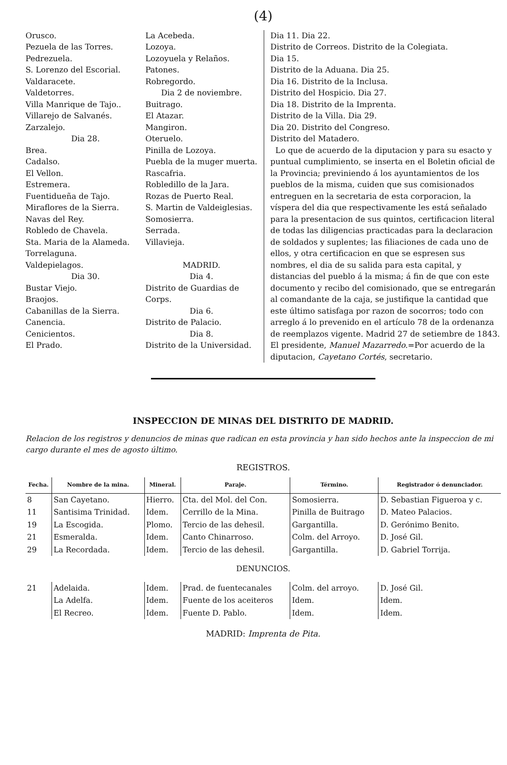(4)
Orusco.
Pezuela de las Torres.
Pedrezuela.
S. Lorenzo del Escorial.
Valdaracete.
Valdetorres.
Villa Manrique de Tajo..
Villarejo de Salvanés.
Zarzalejo.
Dia 28.
Brea.
Cadalso.
El Vellon.
Estremera.
Fuentidueña de Tajo.
Miraflores de la Sierra.
Navas del Rey.
Robledo de Chavela.
Sta. Maria de la Alameda.
Torrelaguna.
Valdepielagos.
Dia 30.
Bustar Viejo.
Braojos.
Cabanillas de la Sierra.
Canencia.
Cenicientos.
El Prado.
La Acebeda.
Lozoya.
Lozoyuela y Relaños.
Patones.
Robregordo.
Dia 2 de noviembre.
Buitrago.
El Atazar.
Mangiron.
Oteruelo.
Pinilla de Lozoya.
Puebla de la muger muerta.
Rascafria.
Robledillo de la Jara.
Rozas de Puerto Real.
S. Martin de Valdeiglesias.
Somosierra.
Serrada.
Villavieja.
MADRID.
Dia 4.
Distrito de Guardias de Corps.
Dia 6.
Distrito de Palacio.
Dia 8.
Distrito de la Universidad.
Dia 11. Dia 22.
Distrito de Correos. Distrito de la Colegiata.
Dia 15.
Distrito de la Aduana. Dia 25.
Dia 16. Distrito de la Inclusa.
Distrito del Hospicio. Dia 27.
Dia 18. Distrito de la Imprenta.
Distrito de la Villa. Dia 29.
Dia 20. Distrito del Congreso.
Distrito del Matadero.
Lo que de acuerdo de la diputacion y para su esacto y puntual cumplimiento, se inserta en el Boletin oficial de la Provincia; previniendo á los ayuntamientos de los pueblos de la misma, cuiden que sus comisionados entreguen en la secretaria de esta corporacion, la víspera del dia que respectivamente les está señalado para la presentacion de sus quintos, certificacion literal de todas las diligencias practicadas para la declaracion de soldados y suplentes; las filiaciones de cada uno de ellos, y otra certificacion en que se espresen sus nombres, el dia de su salida para esta capital, y distancias del pueblo á la misma; á fin de que con este documento y recibo del comisionado, que se entregarán al comandante de la caja, se justifique la cantidad que este último satisfaga por razon de socorros; todo con arreglo á lo prevenido en el artículo 78 de la ordenanza de reemplazos vigente. Madrid 27 de setiembre de 1843. El presidente, Manuel Mazarredo.=Por acuerdo de la diputacion, Cayetano Cortés, secretario.
INSPECCION DE MINAS DEL DISTRITO DE MADRID.
Relacion de los registros y denuncios de minas que radican en esta provincia y han sido hechos ante la inspeccion de mi cargo durante el mes de agosto último.
REGISTROS.
| Fecha. | Nombre de la mina. | Mineral. | Paraje. | Término. | Registrador ó denunciador. |
| --- | --- | --- | --- | --- | --- |
| 8 | San Cayetano. | Hierro. | Cta. del Mol. del Con. | Somosierra. | D. Sebastian Figueroa y c. |
| 11 | Santisima Trinidad. | Idem. | Cerrillo de la Mina. | Pinilla de Buitrago | D. Mateo Palacios. |
| 19 | La Escogida. | Plomo. | Tercio de las dehesil. | Gargantilla. | D. Gerónimo Benito. |
| 21 | Esmeralda. | Idem. | Canto Chinarroso. | Colm. del Arroyo. | D. José Gil. |
| 29 | La Recordada. | Idem. | Tercio de las dehesil. | Gargantilla. | D. Gabriel Torrija. |
| DENUNCIOS. | | | | | |
| 21 | Adelaida. | Idem. | Prad. de fuentecanales | Colm. del arroyo. | D. José Gil. |
| | La Adelfa. | Idem. | Fuente de los aceiteros | Idem. | Idem. |
| | El Recreo. | Idem. | Fuente D. Pablo. | Idem. | Idem. |
MADRID: Imprenta de Pita.